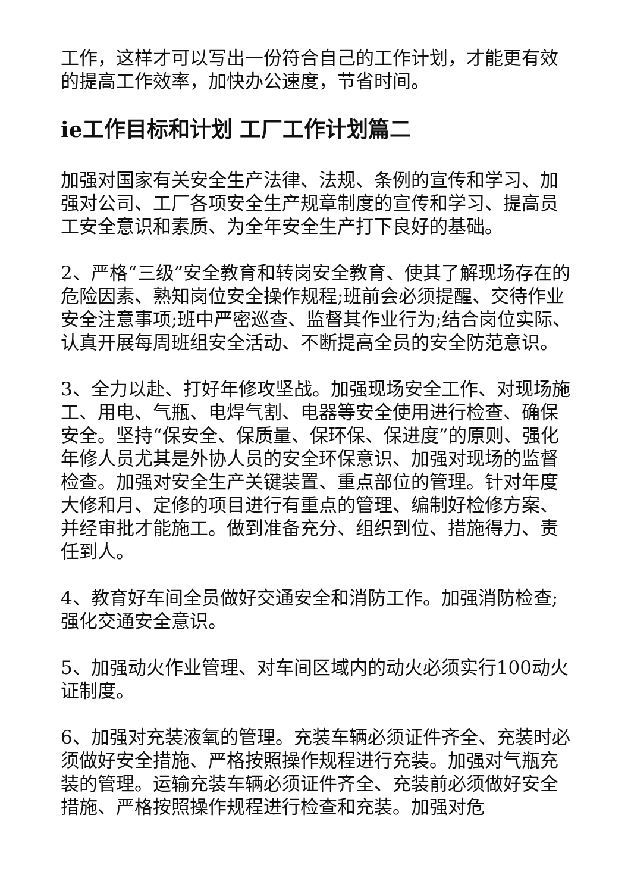工作，这样才可以写出一份符合自己的工作计划，才能更有效的提高工作效率，加快办公速度，节省时间。
ie工作目标和计划 工厂工作计划篇二
加强对国家有关安全生产法律、法规、条例的宣传和学习、加强对公司、工厂各项安全生产规章制度的宣传和学习、提高员工安全意识和素质、为全年安全生产打下良好的基础。
2、严格“三级”安全教育和转岗安全教育、使其了解现场存在的危险因素、熟知岗位安全操作规程;班前会必须提醒、交待作业安全注意事项;班中严密巡查、监督其作业行为;结合岗位实际、认真开展每周班组安全活动、不断提高全员的安全防范意识。
3、全力以赴、打好年修攻坚战。加强现场安全工作、对现场施工、用电、气瓶、电焊气割、电器等安全使用进行检查、确保安全。坚持“保安全、保质量、保环保、保进度”的原则、强化年修人员尤其是外协人员的安全环保意识、加强对现场的监督检查。加强对安全生产关键装置、重点部位的管理。针对年度大修和月、定修的项目进行有重点的管理、编制好检修方案、并经审批才能施工。做到准备充分、组织到位、措施得力、责任到人。
4、教育好车间全员做好交通安全和消防工作。加强消防检查;强化交通安全意识。
5、加强动火作业管理、对车间区域内的动火必须实行100动火证制度。
6、加强对充装液氧的管理。充装车辆必须证件齐全、充装时必须做好安全措施、严格按照操作规程进行充装。加强对气瓶充装的管理。运输充装车辆必须证件齐全、充装前必须做好安全措施、严格按照操作规程进行检查和充装。加强对危